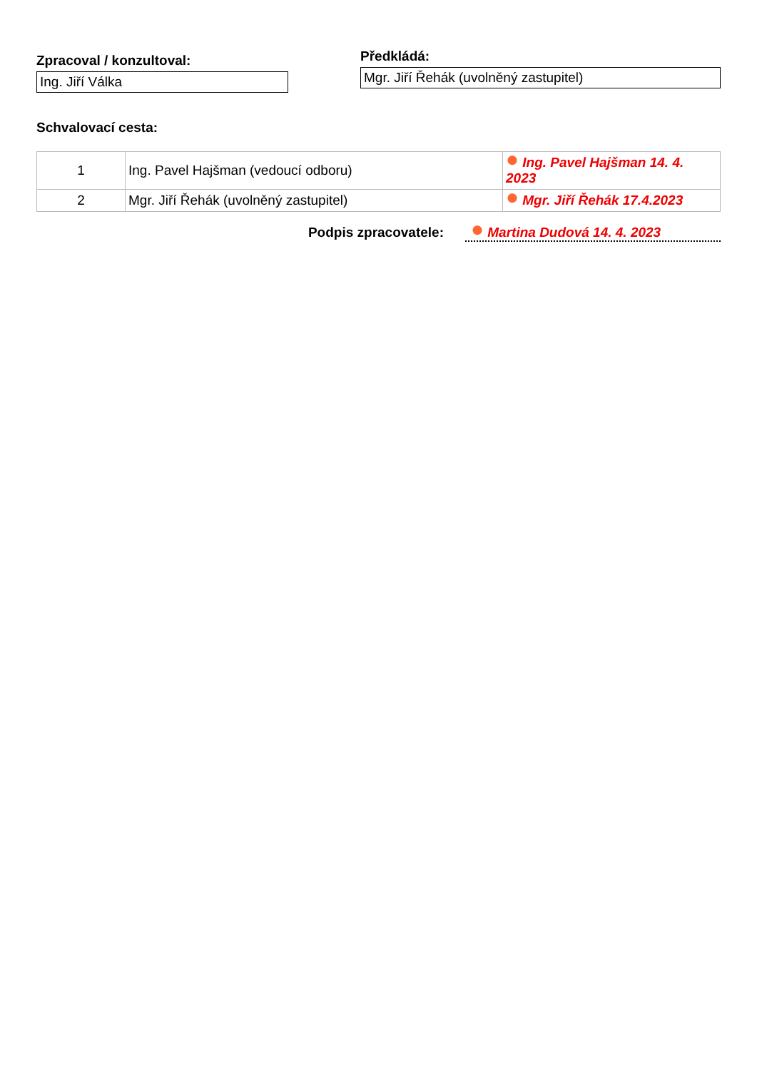Zpracoval / konzultoval:
Ing. Jiří Válka
Předkládá:
Mgr. Jiří Řehák (uvolněný zastupitel)
Schvalovací cesta:
| 1 | Ing. Pavel Hajšman (vedoucí odboru) | Ing. Pavel Hajšman 14. 4. 2023 |
| 2 | Mgr. Jiří Řehák (uvolněný zastupitel) | Mgr. Jiří Řehák 17.4.2023 |
Podpis zpracovatele: Martina Dudová 14. 4. 2023